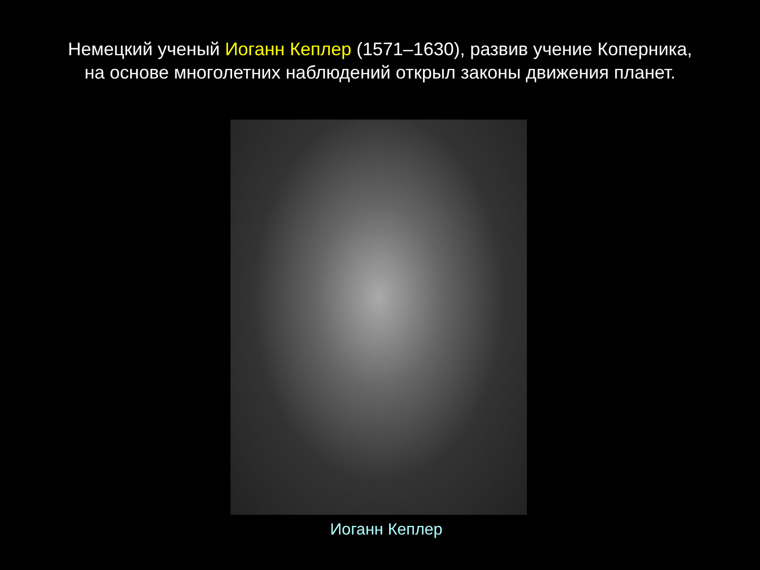Немецкий ученый Иоганн Кеплер (1571–1630), развив учение Коперника,
на основе многолетних наблюдений открыл законы движения планет.
Иоганн Кеплер